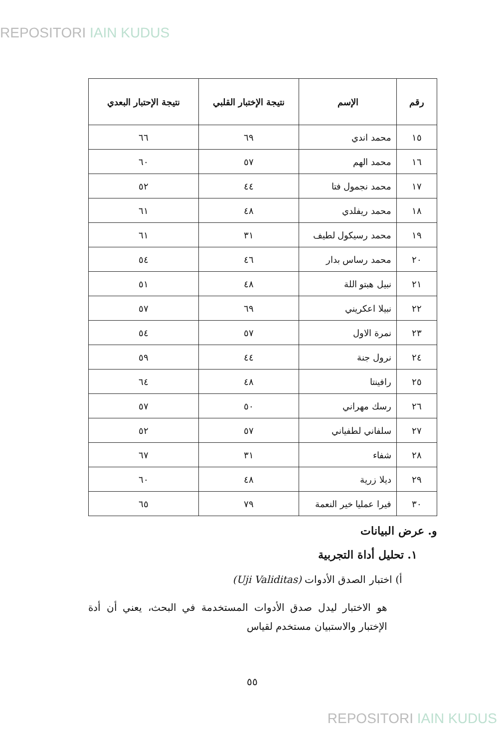REPOSITORI IAIN KUDUS
| رقم | الإسم | نتيجة الإختبار القلبي | نتيجة الإحتبار البعدي |
| --- | --- | --- | --- |
| ١٥ | محمد اندي | ٦٩ | ٦٦ |
| ١٦ | محمد الهم | ٥٧ | ٦٠ |
| ١٧ | محمد نجمول فتا | ٤٤ | ٥٢ |
| ١٨ | محمد ريفلدي | ٤٨ | ٦١ |
| ١٩ | محمد رسيكول لطيف | ٣١ | ٦١ |
| ٢٠ | محمد رساس بدار | ٤٦ | ٥٤ |
| ٢١ | نبيل هبتو اللة | ٤٨ | ٥١ |
| ٢٢ | نبيلا اعكريني | ٦٩ | ٥٧ |
| ٢٣ | نمرة الاول | ٥٧ | ٥٤ |
| ٢٤ | نرول جنة | ٤٤ | ٥٩ |
| ٢٥ | رافينتا | ٤٨ | ٦٤ |
| ٢٦ | رسك مهراني | ٥٠ | ٥٧ |
| ٢٧ | سلفاني لطفياني | ٥٧ | ٥٢ |
| ٢٨ | شفاء | ٣١ | ٦٧ |
| ٢٩ | ديلا زرية | ٤٨ | ٦٠ |
| ٣٠ | فيرا عمليا خير النعمة | ٧٩ | ٦٥ |
و. عرض البيانات
١. تحليل أداة التجربية
أ) اختبار الصدق الأدوات (Uji Validitas)
هو الاختبار ليدل صدق الأدوات المستخدمة في البحث، يعني أن أدة الإختبار والاستبيان مستخدم لقياس
٥٥
REPOSITORI IAIN KUDUS